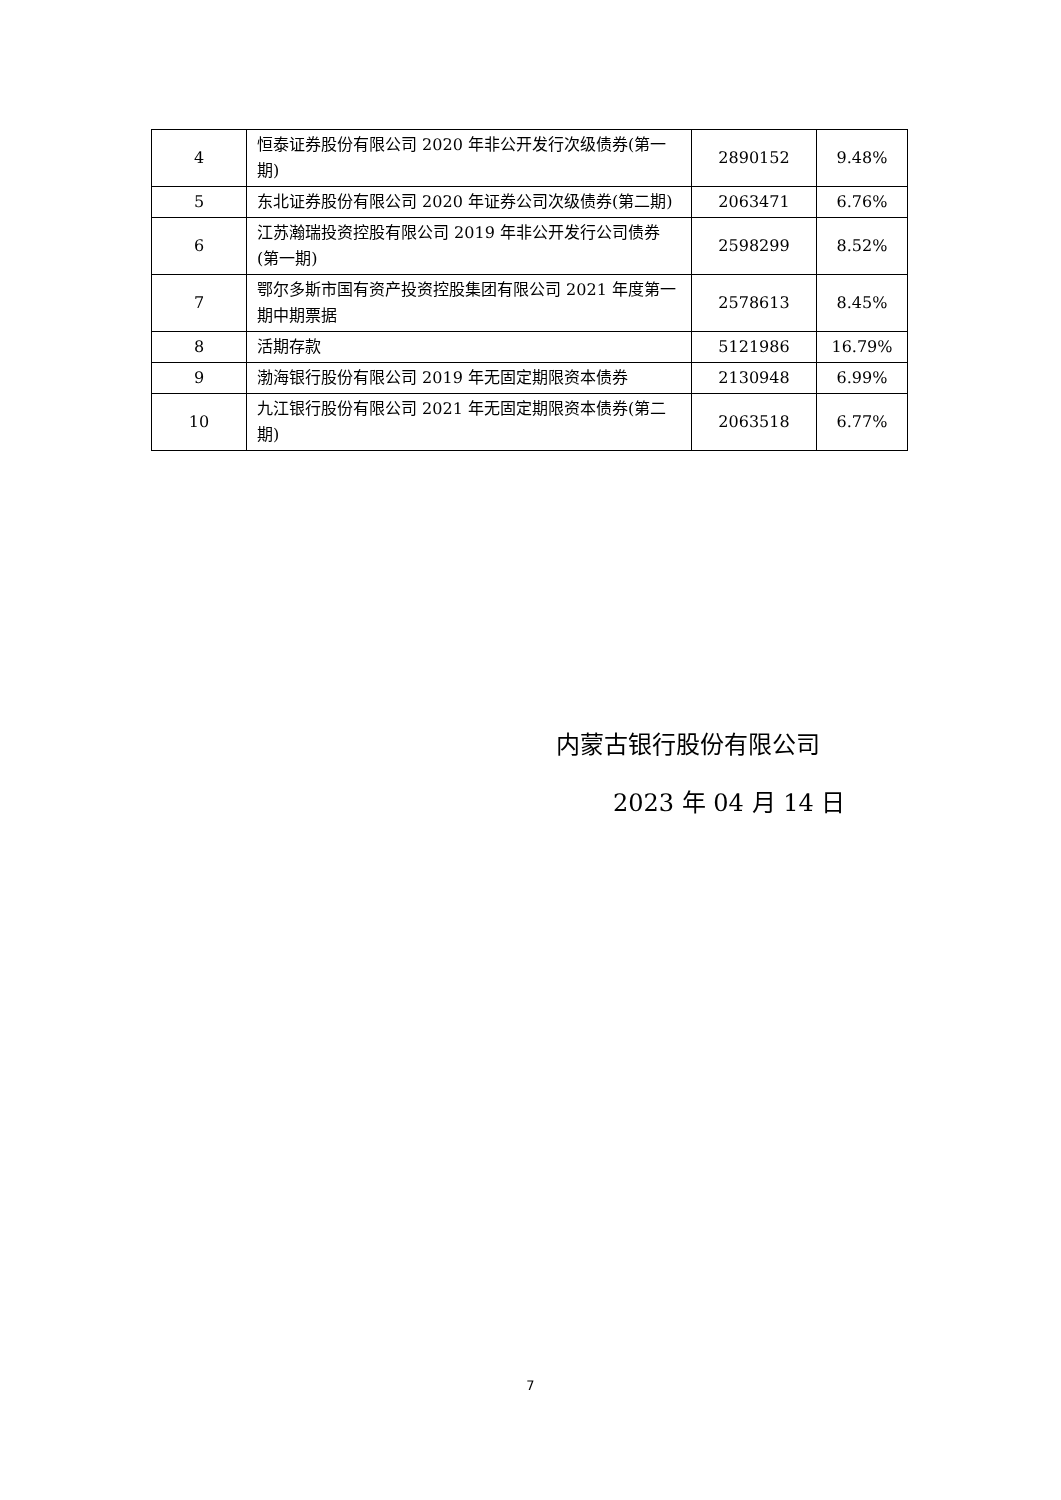| 4 | 恒泰证券股份有限公司 2020 年非公开发行次级债券(第一期) | 2890152 | 9.48% |
| 5 | 东北证券股份有限公司 2020 年证券公司次级债券(第二期) | 2063471 | 6.76% |
| 6 | 江苏瀚瑞投资控股有限公司 2019 年非公开发行公司债券(第一期) | 2598299 | 8.52% |
| 7 | 鄂尔多斯市国有资产投资控股集团有限公司 2021 年度第一期中期票据 | 2578613 | 8.45% |
| 8 | 活期存款 | 5121986 | 16.79% |
| 9 | 渤海银行股份有限公司 2019 年无固定期限资本债券 | 2130948 | 6.99% |
| 10 | 九江银行股份有限公司 2021 年无固定期限资本债券(第二期) | 2063518 | 6.77% |
内蒙古银行股份有限公司
2023 年 04 月 14 日
7